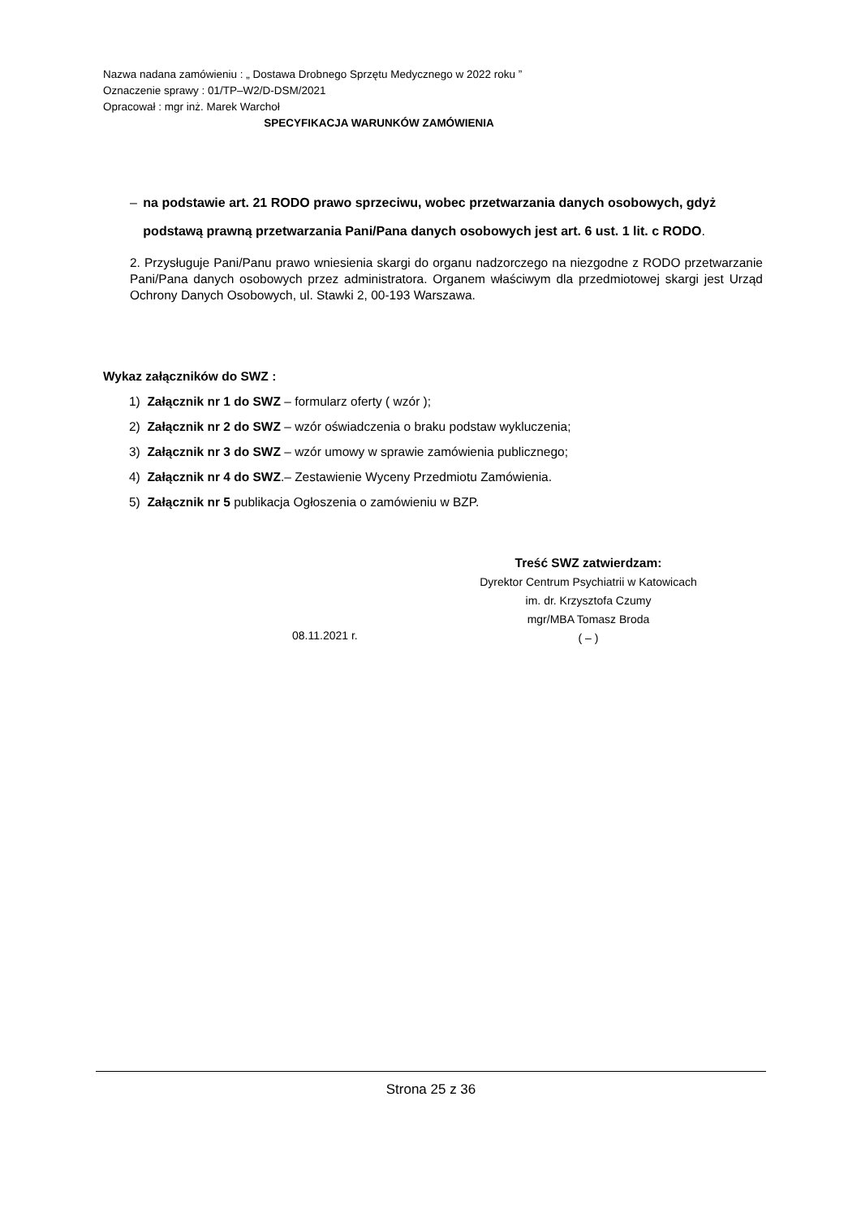Nazwa nadana zamówieniu : „ Dostawa Drobnego Sprzętu Medycznego w 2022 roku ”
Oznaczenie sprawy : 01/TP–W2/D-DSM/2021
Opracował : mgr inż. Marek Warchoł
SPECYFIKACJA WARUNKÓW ZAMÓWIENIA
– na podstawie art. 21 RODO prawo sprzeciwu, wobec przetwarzania danych osobowych, gdyż podstawą prawną przetwarzania Pani/Pana danych osobowych jest art. 6 ust. 1 lit. c RODO.
2. Przysługuje Pani/Panu prawo wniesienia skargi do organu nadzorczego na niezgodne z RODO przetwarzanie Pani/Pana danych osobowych przez administratora. Organem właściwym dla przedmiotowej skargi jest Urząd Ochrony Danych Osobowych, ul. Stawki 2, 00-193 Warszawa.
Wykaz załączników do SWZ :
1) Załącznik nr 1 do SWZ – formularz oferty ( wzór );
2) Załącznik nr 2 do SWZ – wzór oświadczenia o braku podstaw wykluczenia;
3) Załącznik nr 3 do SWZ – wzór umowy w sprawie zamówienia publicznego;
4) Załącznik nr 4 do SWZ.– Zestawienie Wyceny Przedmiotu Zamówienia.
5) Załącznik nr 5 publikacja Ogłoszenia o zamówieniu w BZP.
Treść SWZ zatwierdzam:
Dyrektor Centrum Psychiatrii w Katowicach
im. dr. Krzysztofa Czumy
mgr/MBA Tomasz Broda
( – )
08.11.2021 r.
Strona 25 z 36